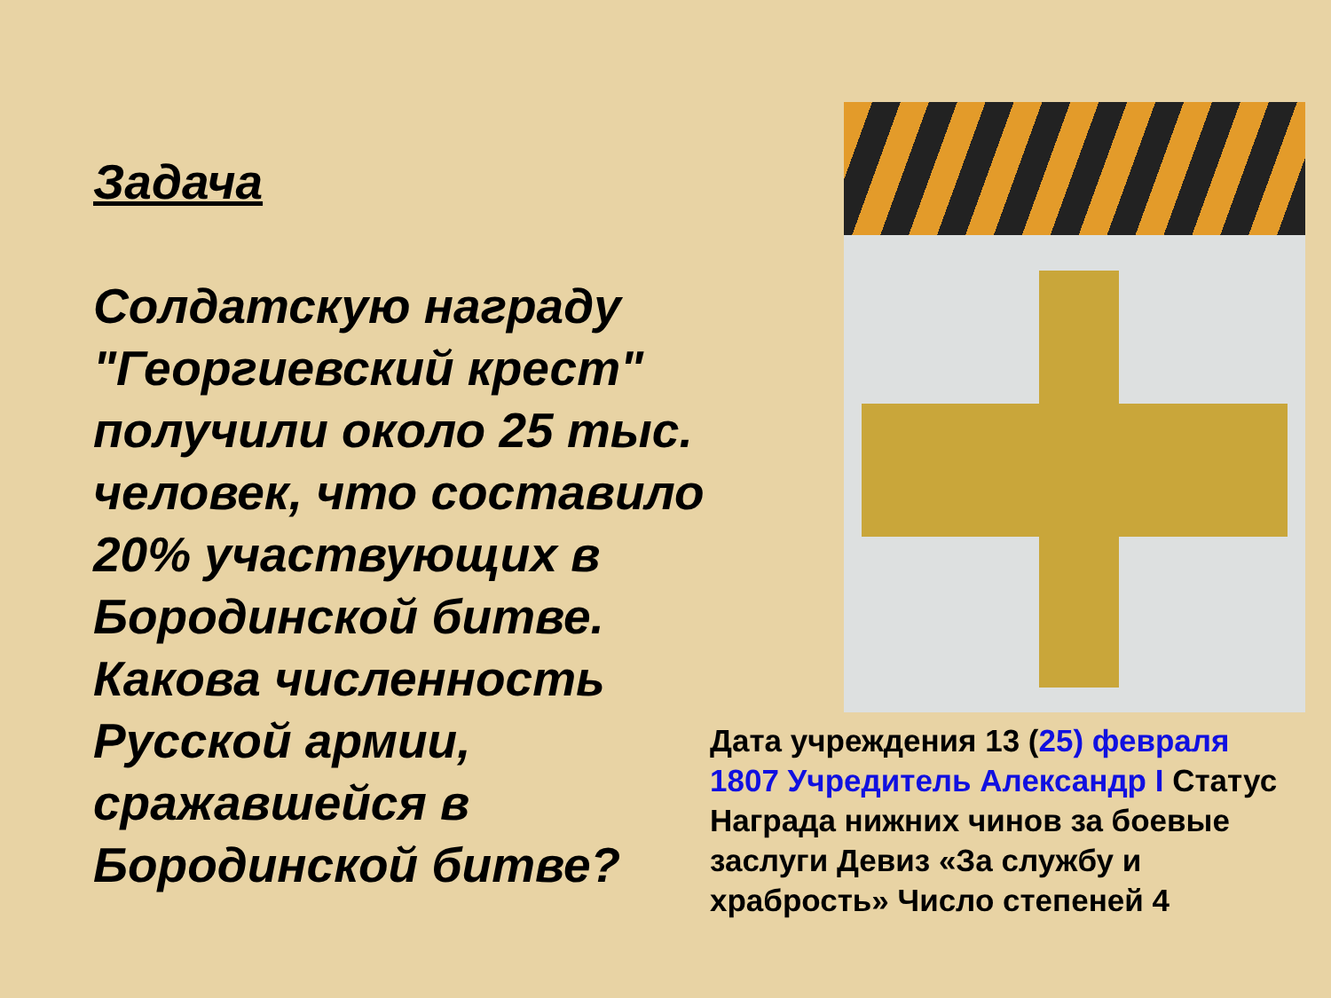Задача
Солдатскую награду "Георгиевский крест" получили около 25 тыс. человек, что составило 20% участвующих в Бородинской битве. Какова численность Русской армии, сражавшейся в Бородинской битве?
Дата учреждения 13 (25) февраля 1807 Учредитель Александр I Статус Награда нижних чинов за боевые заслуги Девиз «За службу и храбрость» Число степеней 4